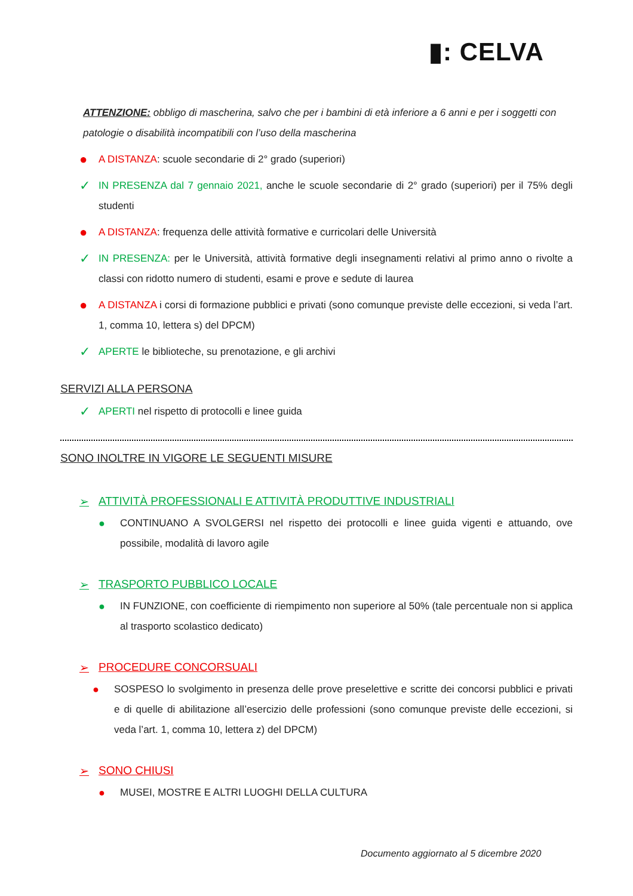▮: CELVA
ATTENZIONE: obbligo di mascherina, salvo che per i bambini di età inferiore a 6 anni e per i soggetti con patologie o disabilità incompatibili con l’uso della mascherina
●
A DISTANZA: scuole secondarie di 2° grado (superiori)
✓
IN PRESENZA dal 7 gennaio 2021, anche le scuole secondarie di 2° grado (superiori) per il 75% degli studenti
●
A DISTANZA: frequenza delle attività formative e curricolari delle Università
✓
IN PRESENZA: per le Università, attività formative degli insegnamenti relativi al primo anno o rivolte a classi con ridotto numero di studenti, esami e prove e sedute di laurea
●
A DISTANZA i corsi di formazione pubblici e privati (sono comunque previste delle eccezioni, si veda l’art. 1, comma 10, lettera s) del DPCM)
✓
APERTE le biblioteche, su prenotazione, e gli archivi
SERVIZI ALLA PERSONA
✓
APERTI nel rispetto di protocolli e linee guida
SONO INOLTRE IN VIGORE LE SEGUENTI MISURE
➢ ATTIVITÀ PROFESSIONALI E ATTIVITÀ PRODUTTIVE INDUSTRIALI
● CONTINUANO A SVOLGERSI nel rispetto dei protocolli e linee guida vigenti e attuando, ove possibile, modalità di lavoro agile
➢ TRASPORTO PUBBLICO LOCALE
● IN FUNZIONE, con coefficiente di riempimento non superiore al 50% (tale percentuale non si applica al trasporto scolastico dedicato)
➢ PROCEDURE CONCORSUALI
● SOSPESO lo svolgimento in presenza delle prove preselettive e scritte dei concorsi pubblici e privati e di quelle di abilitazione all’esercizio delle professioni (sono comunque previste delle eccezioni, si veda l’art. 1, comma 10, lettera z) del DPCM)
➢ SONO CHIUSI
● MUSEI, MOSTRE E ALTRI LUOGHI DELLA CULTURA
Documento aggiornato al 5 dicembre 2020